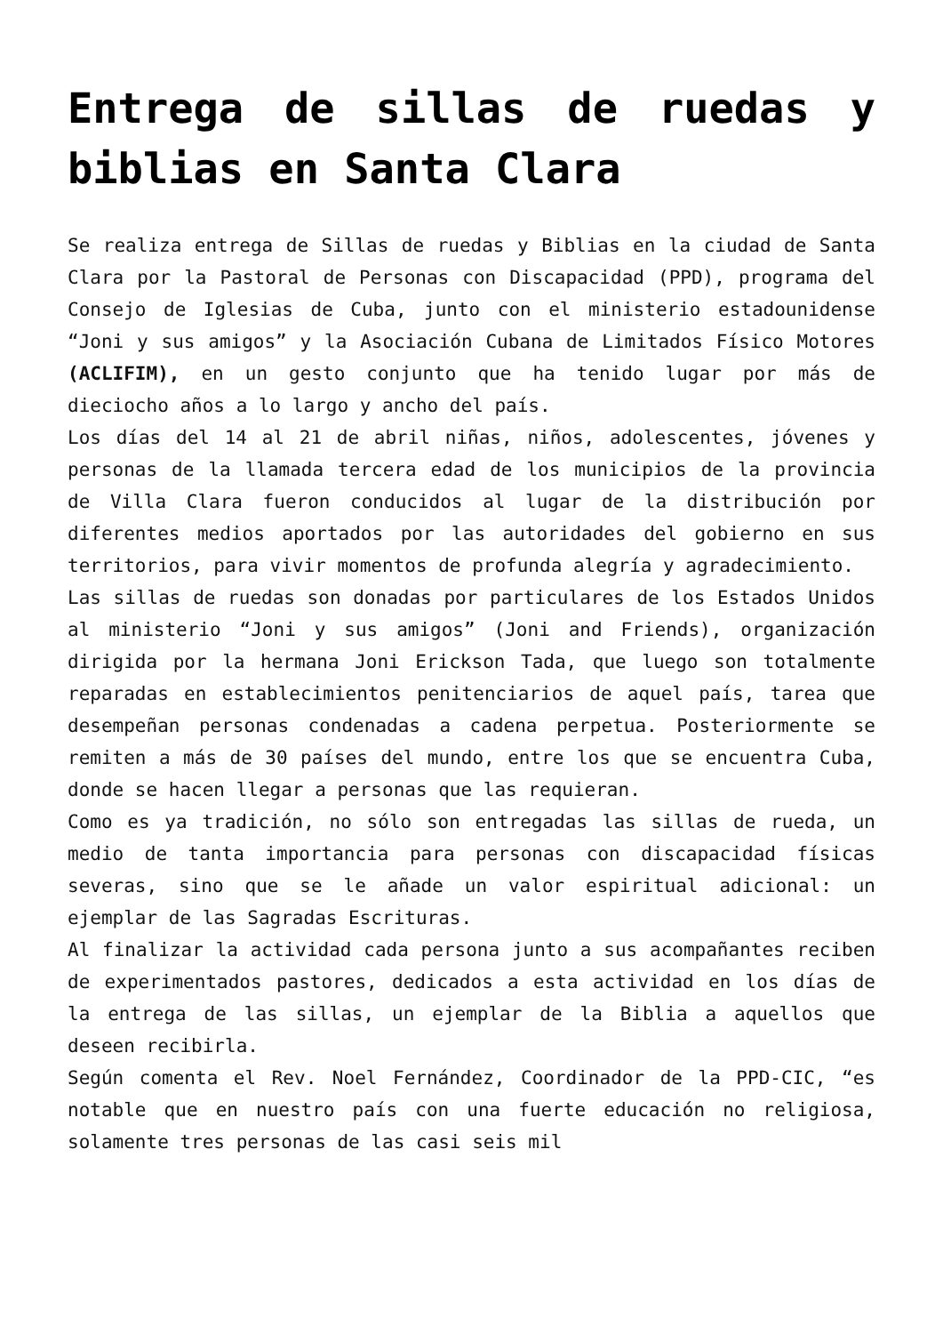Entrega de sillas de ruedas y biblias en Santa Clara
Se realiza entrega de Sillas de ruedas y Biblias en la ciudad de Santa Clara por la Pastoral de Personas con Discapacidad (PPD), programa del Consejo de Iglesias de Cuba, junto con el ministerio estadounidense “Joni y sus amigos” y la Asociación Cubana de Limitados Físico Motores (ACLIFIM), en un gesto conjunto que ha tenido lugar por más de dieciocho años a lo largo y ancho del país.
Los días del 14 al 21 de abril niñas, niños, adolescentes, jóvenes y personas de la llamada tercera edad de los municipios de la provincia de Villa Clara fueron conducidos al lugar de la distribución por diferentes medios aportados por las autoridades del gobierno en sus territorios, para vivir momentos de profunda alegría y agradecimiento.
Las sillas de ruedas son donadas por particulares de los Estados Unidos al ministerio “Joni y sus amigos” (Joni and Friends), organización dirigida por la hermana Joni Erickson Tada, que luego son totalmente reparadas en establecimientos penitenciarios de aquel país, tarea que desempeñan personas condenadas a cadena perpetua. Posteriormente se remiten a más de 30 países del mundo, entre los que se encuentra Cuba, donde se hacen llegar a personas que las requieran.
Como es ya tradición, no sólo son entregadas las sillas de rueda, un medio de tanta importancia para personas con discapacidad físicas severas, sino que se le añade un valor espiritual adicional: un ejemplar de las Sagradas Escrituras.
Al finalizar la actividad cada persona junto a sus acompañantes reciben de experimentados pastores, dedicados a esta actividad en los días de la entrega de las sillas, un ejemplar de la Biblia a aquellos que deseen recibirla.
Según comenta el Rev. Noel Fernández, Coordinador de la PPD-CIC, “es notable que en nuestro país con una fuerte educación no religiosa, solamente tres personas de las casi seis mil